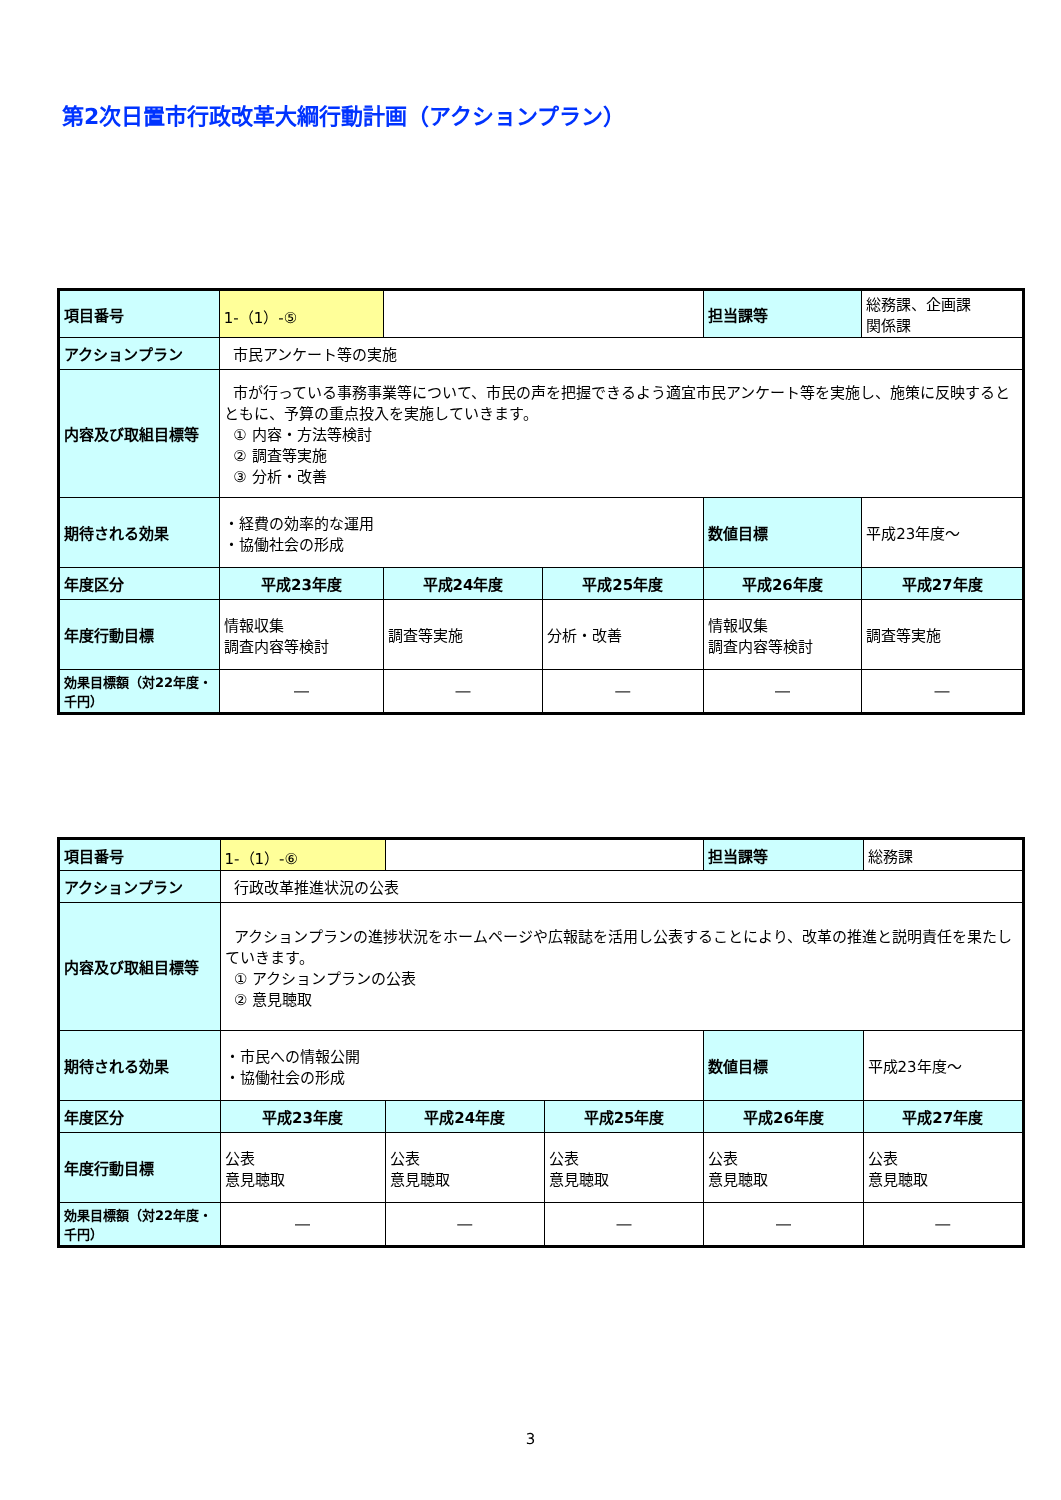第2次日置市行政改革大綱行動計画（アクションプラン）
| 項目番号 | 1-（1）-⑤ | | | 担当課等 | 総務課、企画課 関係課 |
| アクションプラン | 市民アンケート等の実施 | | | | |
| 内容及び取組目標等 | 市が行っている事務事業等について、市民の声を把握できるよう適宜市民アンケート等を実施し、施策に反映するとともに、予算の重点投入を実施していきます。 ① 内容・方法等検討 ② 調査等実施 ③ 分析・改善 | | | | |
| 期待される効果 | ・経費の効率的な運用 ・協働社会の形成 | | | 数値目標 | 平成23年度～ |
| 年度区分 | 平成23年度 | 平成24年度 | 平成25年度 | 平成26年度 | 平成27年度 |
| 年度行動目標 | 情報収集 調査内容等検討 | 調査等実施 | 分析・改善 | 情報収集 調査内容等検討 | 調査等実施 |
| 効果目標額（対22年度・千円） | ― | ― | ― | ― | ― |
| 項目番号 | 1-（1）-⑥ | | | 担当課等 | 総務課 |
| アクションプラン | 行政改革推進状況の公表 | | | | |
| 内容及び取組目標等 | アクションプランの進捗状況をホームページや広報誌を活用し公表することにより、改革の推進と説明責任を果たしていきます。 ① アクションプランの公表 ② 意見聴取 | | | | |
| 期待される効果 | ・市民への情報公開 ・協働社会の形成 | | | 数値目標 | 平成23年度～ |
| 年度区分 | 平成23年度 | 平成24年度 | 平成25年度 | 平成26年度 | 平成27年度 |
| 年度行動目標 | 公表 意見聴取 | 公表 意見聴取 | 公表 意見聴取 | 公表 意見聴取 | 公表 意見聴取 |
| 効果目標額（対22年度・千円） | ― | ― | ― | ― | ― |
3